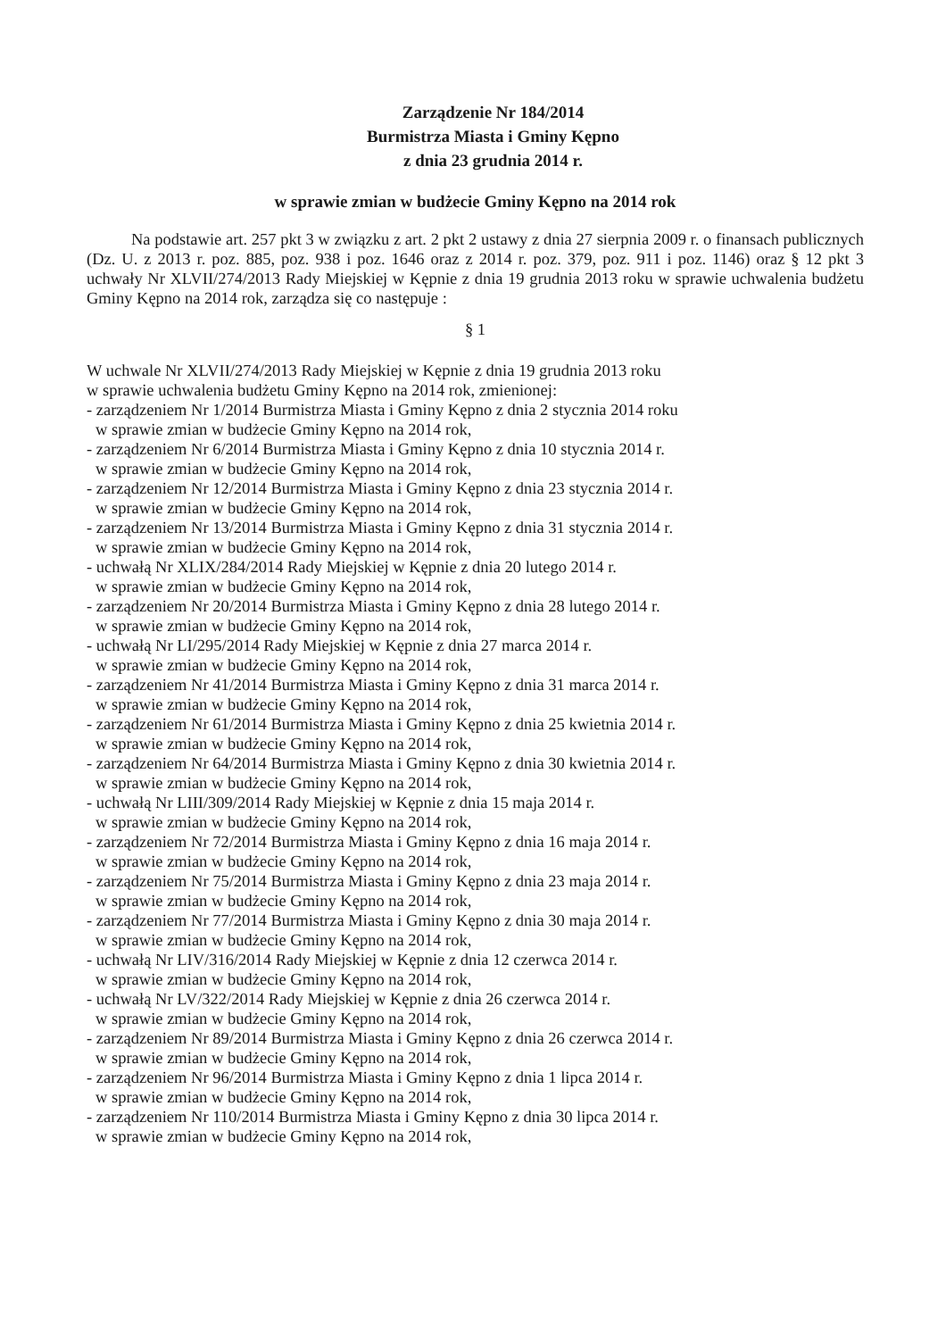Zarządzenie Nr 184/2014
Burmistrza Miasta i Gminy Kępno
z dnia 23 grudnia 2014 r.
w sprawie zmian w budżecie Gminy Kępno na 2014 rok
Na podstawie art. 257 pkt 3 w związku z art. 2 pkt 2 ustawy z dnia 27 sierpnia 2009 r. o finansach publicznych (Dz. U. z 2013 r. poz. 885, poz. 938 i poz. 1646 oraz z 2014 r. poz. 379, poz. 911 i poz. 1146) oraz § 12 pkt 3 uchwały Nr XLVII/274/2013 Rady Miejskiej w Kępnie z dnia 19 grudnia 2013 roku w sprawie uchwalenia budżetu Gminy Kępno na 2014 rok, zarządza się co następuje :
§ 1
W uchwale Nr XLVII/274/2013 Rady Miejskiej w Kępnie z dnia 19 grudnia 2013 roku
w sprawie uchwalenia budżetu Gminy Kępno na 2014 rok, zmienionej:
- zarządzeniem Nr 1/2014 Burmistrza Miasta i Gminy Kępno z dnia 2 stycznia 2014 roku
w sprawie zmian w budżecie Gminy Kępno na 2014 rok,
- zarządzeniem Nr 6/2014 Burmistrza Miasta i Gminy Kępno z dnia 10 stycznia 2014 r.
w sprawie zmian w budżecie Gminy Kępno na 2014 rok,
- zarządzeniem Nr 12/2014 Burmistrza Miasta i Gminy Kępno z dnia 23 stycznia 2014 r.
w sprawie zmian w budżecie Gminy Kępno na 2014 rok,
- zarządzeniem Nr 13/2014 Burmistrza Miasta i Gminy Kępno z dnia 31 stycznia 2014 r.
w sprawie zmian w budżecie Gminy Kępno na 2014 rok,
- uchwałą Nr XLIX/284/2014 Rady Miejskiej w Kępnie z dnia 20 lutego 2014 r.
w sprawie zmian w budżecie Gminy Kępno na 2014 rok,
- zarządzeniem Nr 20/2014 Burmistrza Miasta i Gminy Kępno z dnia 28 lutego 2014 r.
w sprawie zmian w budżecie Gminy Kępno na 2014 rok,
- uchwałą Nr LI/295/2014 Rady Miejskiej w Kępnie z dnia 27 marca 2014 r.
w sprawie zmian w budżecie Gminy Kępno na 2014 rok,
- zarządzeniem Nr 41/2014 Burmistrza Miasta i Gminy Kępno z dnia 31 marca 2014 r.
w sprawie zmian w budżecie Gminy Kępno na 2014 rok,
- zarządzeniem Nr 61/2014 Burmistrza Miasta i Gminy Kępno z dnia 25 kwietnia 2014 r.
w sprawie zmian w budżecie Gminy Kępno na 2014 rok,
- zarządzeniem Nr 64/2014 Burmistrza Miasta i Gminy Kępno z dnia 30 kwietnia 2014 r.
w sprawie zmian w budżecie Gminy Kępno na 2014 rok,
- uchwałą Nr LIII/309/2014 Rady Miejskiej w Kępnie z dnia 15 maja 2014 r.
w sprawie zmian w budżecie Gminy Kępno na 2014 rok,
- zarządzeniem Nr 72/2014 Burmistrza Miasta i Gminy Kępno z dnia 16 maja 2014 r.
w sprawie zmian w budżecie Gminy Kępno na 2014 rok,
- zarządzeniem Nr 75/2014 Burmistrza Miasta i Gminy Kępno z dnia 23 maja 2014 r.
w sprawie zmian w budżecie Gminy Kępno na 2014 rok,
- zarządzeniem Nr 77/2014 Burmistrza Miasta i Gminy Kępno z dnia 30 maja 2014 r.
w sprawie zmian w budżecie Gminy Kępno na 2014 rok,
- uchwałą Nr LIV/316/2014 Rady Miejskiej w Kępnie z dnia 12 czerwca 2014 r.
w sprawie zmian w budżecie Gminy Kępno na 2014 rok,
- uchwałą Nr LV/322/2014 Rady Miejskiej w Kępnie z dnia 26 czerwca 2014 r.
w sprawie zmian w budżecie Gminy Kępno na 2014 rok,
- zarządzeniem Nr 89/2014 Burmistrza Miasta i Gminy Kępno z dnia 26 czerwca 2014 r.
w sprawie zmian w budżecie Gminy Kępno na 2014 rok,
- zarządzeniem Nr 96/2014 Burmistrza Miasta i Gminy Kępno z dnia 1 lipca 2014 r.
w sprawie zmian w budżecie Gminy Kępno na 2014 rok,
- zarządzeniem Nr 110/2014 Burmistrza Miasta i Gminy Kępno z dnia 30 lipca 2014 r.
w sprawie zmian w budżecie Gminy Kępno na 2014 rok,